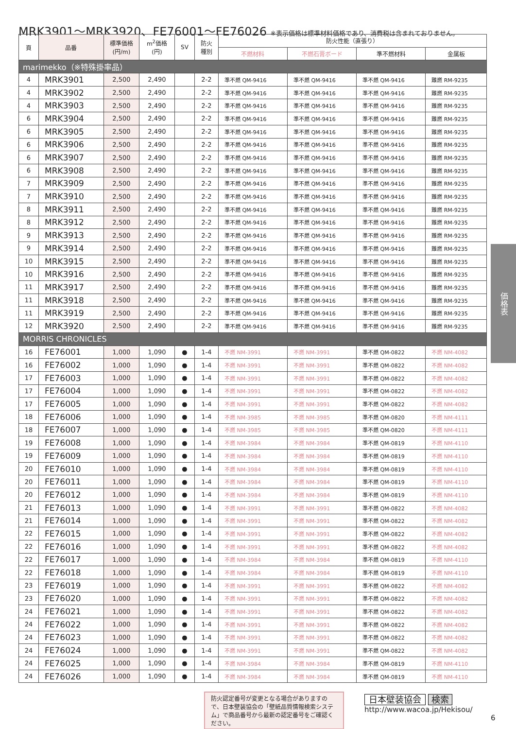MRK3901～MRK3920、FE76001～FE76026 ※表示価格は標準材料価格であり、消費税は含まれておりません。
| 頁 | 品番 | 標準価格 (円/m) | m<sup>2</sup>価格 (円) | SV | 防火 種別 | 防火性能（直張り） | | | |
| --- | --- | --- | --- | --- | --- | --- | --- | --- | --- |
| | | | | | | 不燃材料 | 不燃石膏ボード | 準不燃材料 | 金属板 |
| marimekko（※特殊掛率品） | | | | | | | | | |
| 4 | MRK3901 | 2,500 | 2,490 | | 2-2 | 準不燃 QM-9416 | 準不燃 QM-9416 | 準不燃 QM-9416 | 難燃 RM-9235 |
| 4 | MRK3902 | 2,500 | 2,490 | | 2-2 | 準不燃 QM-9416 | 準不燃 QM-9416 | 準不燃 QM-9416 | 難燃 RM-9235 |
| 4 | MRK3903 | 2,500 | 2,490 | | 2-2 | 準不燃 QM-9416 | 準不燃 QM-9416 | 準不燃 QM-9416 | 難燃 RM-9235 |
| 6 | MRK3904 | 2,500 | 2,490 | | 2-2 | 準不燃 QM-9416 | 準不燃 QM-9416 | 準不燃 QM-9416 | 難燃 RM-9235 |
| 6 | MRK3905 | 2,500 | 2,490 | | 2-2 | 準不燃 QM-9416 | 準不燃 QM-9416 | 準不燃 QM-9416 | 難燃 RM-9235 |
| 6 | MRK3906 | 2,500 | 2,490 | | 2-2 | 準不燃 QM-9416 | 準不燃 QM-9416 | 準不燃 QM-9416 | 難燃 RM-9235 |
| 6 | MRK3907 | 2,500 | 2,490 | | 2-2 | 準不燃 QM-9416 | 準不燃 QM-9416 | 準不燃 QM-9416 | 難燃 RM-9235 |
| 6 | MRK3908 | 2,500 | 2,490 | | 2-2 | 準不燃 QM-9416 | 準不燃 QM-9416 | 準不燃 QM-9416 | 難燃 RM-9235 |
| 7 | MRK3909 | 2,500 | 2,490 | | 2-2 | 準不燃 QM-9416 | 準不燃 QM-9416 | 準不燃 QM-9416 | 難燃 RM-9235 |
| 7 | MRK3910 | 2,500 | 2,490 | | 2-2 | 準不燃 QM-9416 | 準不燃 QM-9416 | 準不燃 QM-9416 | 難燃 RM-9235 |
| 8 | MRK3911 | 2,500 | 2,490 | | 2-2 | 準不燃 QM-9416 | 準不燃 QM-9416 | 準不燃 QM-9416 | 難燃 RM-9235 |
| 8 | MRK3912 | 2,500 | 2,490 | | 2-2 | 準不燃 QM-9416 | 準不燃 QM-9416 | 準不燃 QM-9416 | 難燃 RM-9235 |
| 9 | MRK3913 | 2,500 | 2,490 | | 2-2 | 準不燃 QM-9416 | 準不燃 QM-9416 | 準不燃 QM-9416 | 難燃 RM-9235 |
| 9 | MRK3914 | 2,500 | 2,490 | | 2-2 | 準不燃 QM-9416 | 準不燃 QM-9416 | 準不燃 QM-9416 | 難燃 RM-9235 |
| 10 | MRK3915 | 2,500 | 2,490 | | 2-2 | 準不燃 QM-9416 | 準不燃 QM-9416 | 準不燃 QM-9416 | 難燃 RM-9235 |
| 10 | MRK3916 | 2,500 | 2,490 | | 2-2 | 準不燃 QM-9416 | 準不燃 QM-9416 | 準不燃 QM-9416 | 難燃 RM-9235 |
| 11 | MRK3917 | 2,500 | 2,490 | | 2-2 | 準不燃 QM-9416 | 準不燃 QM-9416 | 準不燃 QM-9416 | 難燃 RM-9235 |
| 11 | MRK3918 | 2,500 | 2,490 | | 2-2 | 準不燃 QM-9416 | 準不燃 QM-9416 | 準不燃 QM-9416 | 難燃 RM-9235 |
| 11 | MRK3919 | 2,500 | 2,490 | | 2-2 | 準不燃 QM-9416 | 準不燃 QM-9416 | 準不燃 QM-9416 | 難燃 RM-9235 |
| 12 | MRK3920 | 2,500 | 2,490 | | 2-2 | 準不燃 QM-9416 | 準不燃 QM-9416 | 準不燃 QM-9416 | 難燃 RM-9235 |
| MORRIS CHRONICLES | | | | | | | | | |
| 16 | FE76001 | 1,000 | 1,090 | ● | 1-4 | 不燃 NM-3991 | 不燃 NM-3991 | 準不燃 QM-0822 | 不燃 NM-4082 |
| 16 | FE76002 | 1,000 | 1,090 | ● | 1-4 | 不燃 NM-3991 | 不燃 NM-3991 | 準不燃 QM-0822 | 不燃 NM-4082 |
| 17 | FE76003 | 1,000 | 1,090 | ● | 1-4 | 不燃 NM-3991 | 不燃 NM-3991 | 準不燃 QM-0822 | 不燃 NM-4082 |
| 17 | FE76004 | 1,000 | 1,090 | ● | 1-4 | 不燃 NM-3991 | 不燃 NM-3991 | 準不燃 QM-0822 | 不燃 NM-4082 |
| 17 | FE76005 | 1,000 | 1,090 | ● | 1-4 | 不燃 NM-3991 | 不燃 NM-3991 | 準不燃 QM-0822 | 不燃 NM-4082 |
| 18 | FE76006 | 1,000 | 1,090 | ● | 1-4 | 不燃 NM-3985 | 不燃 NM-3985 | 準不燃 QM-0820 | 不燃 NM-4111 |
| 18 | FE76007 | 1,000 | 1,090 | ● | 1-4 | 不燃 NM-3985 | 不燃 NM-3985 | 準不燃 QM-0820 | 不燃 NM-4111 |
| 19 | FE76008 | 1,000 | 1,090 | ● | 1-4 | 不燃 NM-3984 | 不燃 NM-3984 | 準不燃 QM-0819 | 不燃 NM-4110 |
| 19 | FE76009 | 1,000 | 1,090 | ● | 1-4 | 不燃 NM-3984 | 不燃 NM-3984 | 準不燃 QM-0819 | 不燃 NM-4110 |
| 20 | FE76010 | 1,000 | 1,090 | ● | 1-4 | 不燃 NM-3984 | 不燃 NM-3984 | 準不燃 QM-0819 | 不燃 NM-4110 |
| 20 | FE76011 | 1,000 | 1,090 | ● | 1-4 | 不燃 NM-3984 | 不燃 NM-3984 | 準不燃 QM-0819 | 不燃 NM-4110 |
| 20 | FE76012 | 1,000 | 1,090 | ● | 1-4 | 不燃 NM-3984 | 不燃 NM-3984 | 準不燃 QM-0819 | 不燃 NM-4110 |
| 21 | FE76013 | 1,000 | 1,090 | ● | 1-4 | 不燃 NM-3991 | 不燃 NM-3991 | 準不燃 QM-0822 | 不燃 NM-4082 |
| 21 | FE76014 | 1,000 | 1,090 | ● | 1-4 | 不燃 NM-3991 | 不燃 NM-3991 | 準不燃 QM-0822 | 不燃 NM-4082 |
| 22 | FE76015 | 1,000 | 1,090 | ● | 1-4 | 不燃 NM-3991 | 不燃 NM-3991 | 準不燃 QM-0822 | 不燃 NM-4082 |
| 22 | FE76016 | 1,000 | 1,090 | ● | 1-4 | 不燃 NM-3991 | 不燃 NM-3991 | 準不燃 QM-0822 | 不燃 NM-4082 |
| 22 | FE76017 | 1,000 | 1,090 | ● | 1-4 | 不燃 NM-3984 | 不燃 NM-3984 | 準不燃 QM-0819 | 不燃 NM-4110 |
| 22 | FE76018 | 1,000 | 1,090 | ● | 1-4 | 不燃 NM-3984 | 不燃 NM-3984 | 準不燃 QM-0819 | 不燃 NM-4110 |
| 23 | FE76019 | 1,000 | 1,090 | ● | 1-4 | 不燃 NM-3991 | 不燃 NM-3991 | 準不燃 QM-0822 | 不燃 NM-4082 |
| 23 | FE76020 | 1,000 | 1,090 | ● | 1-4 | 不燃 NM-3991 | 不燃 NM-3991 | 準不燃 QM-0822 | 不燃 NM-4082 |
| 24 | FE76021 | 1,000 | 1,090 | ● | 1-4 | 不燃 NM-3991 | 不燃 NM-3991 | 準不燃 QM-0822 | 不燃 NM-4082 |
| 24 | FE76022 | 1,000 | 1,090 | ● | 1-4 | 不燃 NM-3991 | 不燃 NM-3991 | 準不燃 QM-0822 | 不燃 NM-4082 |
| 24 | FE76023 | 1,000 | 1,090 | ● | 1-4 | 不燃 NM-3991 | 不燃 NM-3991 | 準不燃 QM-0822 | 不燃 NM-4082 |
| 24 | FE76024 | 1,000 | 1,090 | ● | 1-4 | 不燃 NM-3991 | 不燃 NM-3991 | 準不燃 QM-0822 | 不燃 NM-4082 |
| 24 | FE76025 | 1,000 | 1,090 | ● | 1-4 | 不燃 NM-3984 | 不燃 NM-3984 | 準不燃 QM-0819 | 不燃 NM-4110 |
| 24 | FE76026 | 1,000 | 1,090 | ● | 1-4 | 不燃 NM-3984 | 不燃 NM-3984 | 準不燃 QM-0819 | 不燃 NM-4110 |
価格表
防火認定番号が変更となる場合がありますので、日本壁装協会の「壁紙品質情報検索システム」で商品番号から最新の認定番号をご確認ください。
日本壁装協会 検索
http://www.wacoa.jp/Hekisou/
6